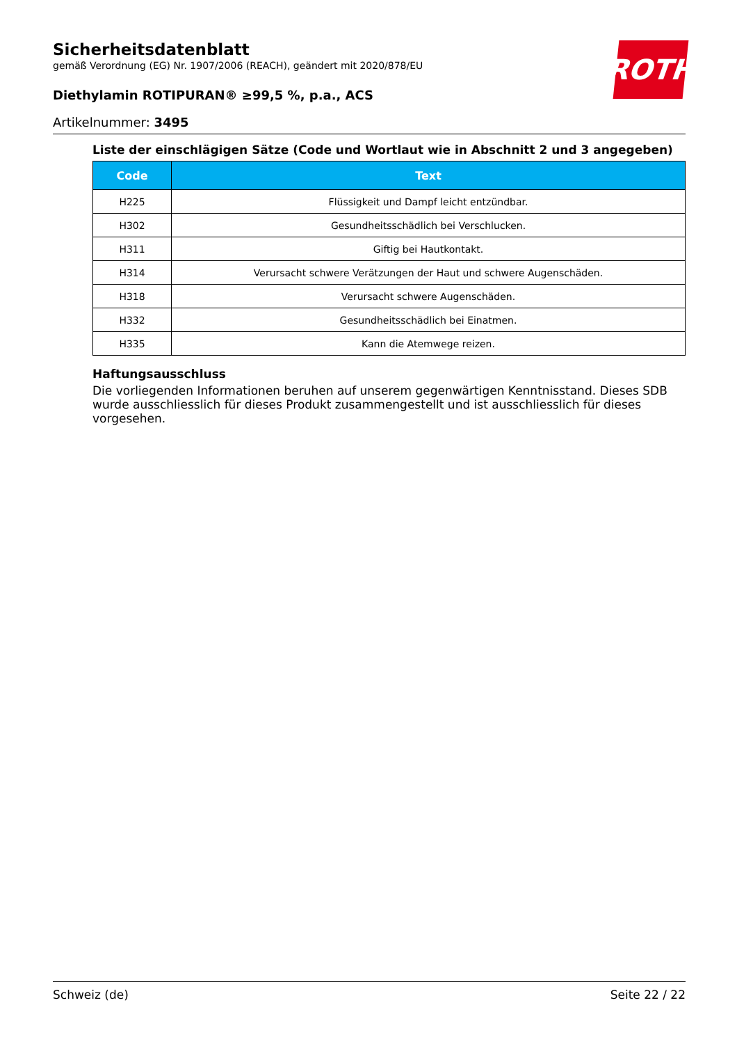Sicherheitsdatenblatt
gemäß Verordnung (EG) Nr. 1907/2006 (REACH), geändert mit 2020/878/EU
Diethylamin ROTIPURAN® ≥99,5 %, p.a., ACS
Artikelnummer: 3495
ROTH
Liste der einschlägigen Sätze (Code und Wortlaut wie in Abschnitt 2 und 3 angegeben)
| Code | Text |
| --- | --- |
| H225 | Flüssigkeit und Dampf leicht entzündbar. |
| H302 | Gesundheitsschädlich bei Verschlucken. |
| H311 | Giftig bei Hautkontakt. |
| H314 | Verursacht schwere Verätzungen der Haut und schwere Augenschäden. |
| H318 | Verursacht schwere Augenschäden. |
| H332 | Gesundheitsschädlich bei Einatmen. |
| H335 | Kann die Atemwege reizen. |
Haftungsausschluss
Die vorliegenden Informationen beruhen auf unserem gegenwärtigen Kenntnisstand. Dieses SDB wurde ausschliesslich für dieses Produkt zusammengestellt und ist ausschliesslich für dieses vorgese­hen.
Schweiz (de) Seite 22 / 22